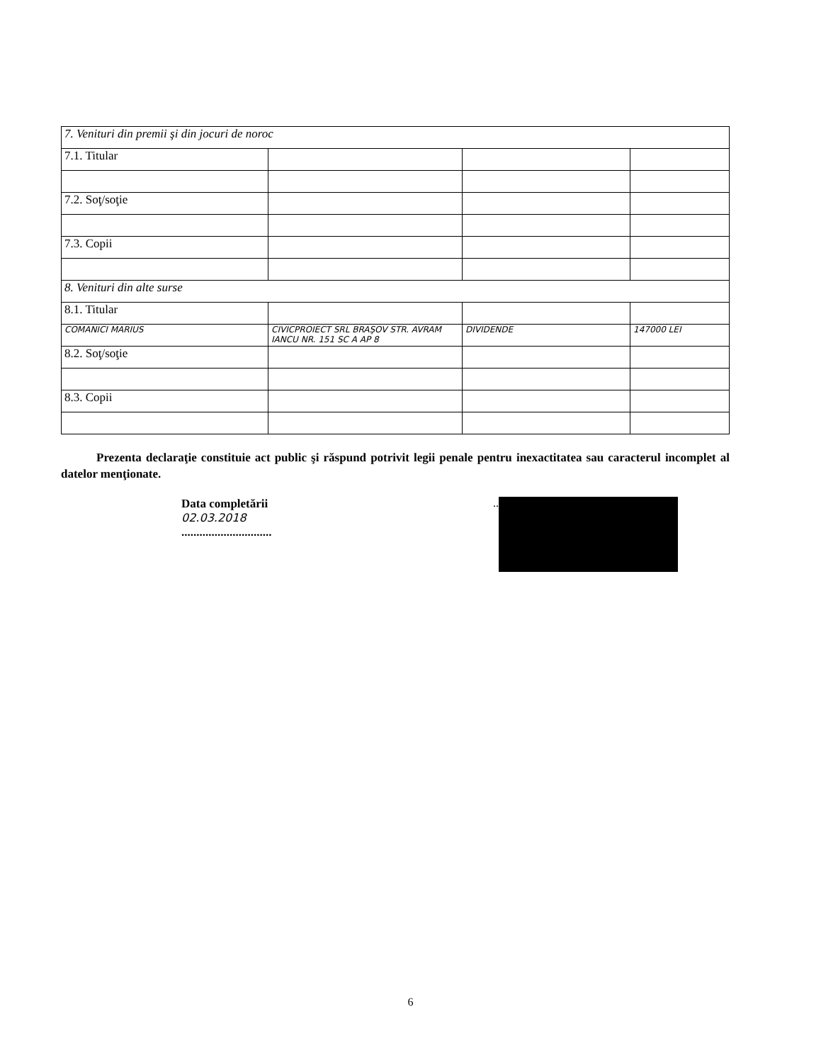| 7. Venituri din premii şi din jocuri de noroc | | | |
| 7.1. Titular | | | |
| 7.2. Soţ/soţie | | | |
| 7.3. Copii | | | |
| 8. Venituri din alte surse | | | |
| 8.1. Titular | | | |
| COMANICI MARIUS | CIVICPROIECT SRL BRAŞOV STR. AVRAM IANCU NR. 151 SC A AP 8 | DIVIDENDE | 147000 LEI |
| 8.2. Soţ/soţie | | | |
| 8.3. Copii | | | |
Prezenta declaraţie constituie act public şi răspund potrivit legii penale pentru inexactitatea sau caracterul incomplet al datelor menţionate.
Data completării
02.03.2018
..............................
..
6